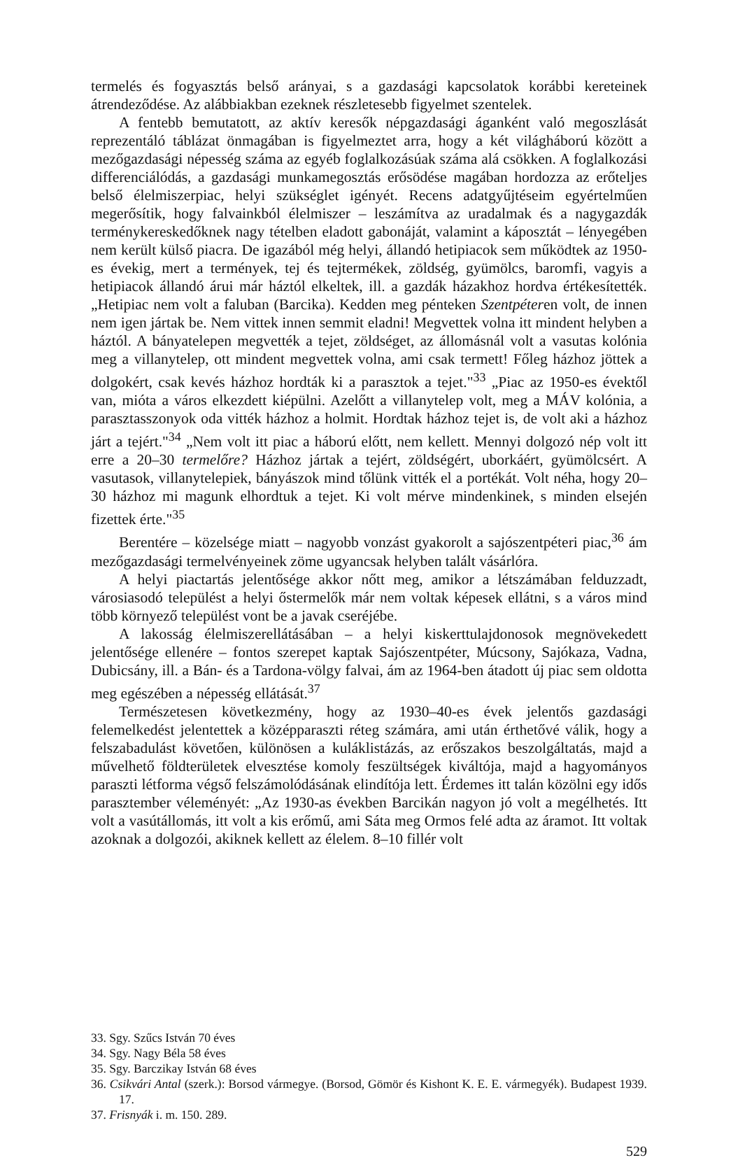termelés és fogyasztás belső arányai, s a gazdasági kapcsolatok korábbi kereteinek átrendeződése. Az alábbiakban ezeknek részletesebb figyelmet szentelek.
A fentebb bemutatott, az aktív keresők népgazdasági áganként való megoszlását reprezentáló táblázat önmagában is figyelmeztet arra, hogy a két világháború között a mezőgazdasági népesség száma az egyéb foglalkozásúak száma alá csökken. A foglalkozási differenciálódás, a gazdasági munkamegosztás erősödése magában hordozza az erőteljes belső élelmiszerpiac, helyi szükséglet igényét. Recens adatgyűjtéseim egyértelműen megerősítik, hogy falvainkból élelmiszer – leszámítva az uradalmak és a nagygazdák terménykereskedőknek nagy tételben eladott gabonáját, valamint a káposztát – lényegében nem került külső piacra. De igazából még helyi, állandó hetipiacok sem működtek az 1950-es évekig, mert a termények, tej és tejtermékek, zöldség, gyümölcs, baromfi, vagyis a hetipiacok állandó árui már háztól elkeltek, ill. a gazdák házakhoz hordva értékesítették. „Hetipiac nem volt a faluban (Barcika). Kedden meg pénteken Szentpéteren volt, de innen nem igen jártak be. Nem vittek innen semmit eladni! Megvettek volna itt mindent helyben a háztól. A bányatelepen megvették a tejet, zöldséget, az állomásnál volt a vasutas kolónia meg a villanytelep, ott mindent megvettek volna, ami csak termett! Főleg házhoz jöttek a dolgokért, csak kevés házhoz hordták ki a parasztok a tejet."<sup>33</sup> „Piac az 1950-es évektől van, mióta a város elkezdett kiépülni. Azelőtt a villanytelep volt, meg a MÁV kolónia, a parasztasszonyok oda vitték házhoz a holmit. Hordtak házhoz tejet is, de volt aki a házhoz járt a tejért."<sup>34</sup> „Nem volt itt piac a háború előtt, nem kellett. Mennyi dolgozó nép volt itt erre a 20–30 termelőre? Házhoz jártak a tejért, zöldségért, uborkáért, gyümölcsért. A vasutasok, villanytelepiek, bányászok mind tőlünk vitték el a portékát. Volt néha, hogy 20–30 házhoz mi magunk elhordtuk a tejet. Ki volt mérve mindenkinek, s minden elsején fizettek érte."<sup>35</sup>
Berentére – közelsége miatt – nagyobb vonzást gyakorolt a sajószentpéteri piac,<sup>36</sup> ám mezőgazdasági termelvényeinek zöme ugyancsak helyben talált vásárlóra.
A helyi piactartás jelentősége akkor nőtt meg, amikor a létszámában felduzzadt, városiasodó települést a helyi őstermelők már nem voltak képesek ellátni, s a város mind több környező települést vont be a javak cseréjébe.
A lakosság élelmiszerellátásában – a helyi kiskerttulajdonosok megnövekedett jelentősége ellenére – fontos szerepet kaptak Sajószentpéter, Múcsony, Sajókaza, Vadna, Dubicsány, ill. a Bán- és a Tardona-völgy falvai, ám az 1964-ben átadott új piac sem oldotta meg egészében a népesség ellátását.<sup>37</sup>
Természetesen következmény, hogy az 1930–40-es évek jelentős gazdasági felemelkedést jelentettek a középparaszti réteg számára, ami után érthetővé válik, hogy a felszabadulást követően, különösen a kuláklistázás, az erőszakos beszolgáltatás, majd a művelhető földterületek elvesztése komoly feszültségek kiváltója, majd a hagyományos paraszti létforma végső felszámolódásának elindítója lett. Érdemes itt talán közölni egy idős parasztember véleményét: „Az 1930-as években Barcikán nagyon jó volt a megélhetés. Itt volt a vasútállomás, itt volt a kis erőmű, ami Sáta meg Ormos felé adta az áramot. Itt voltak azoknak a dolgozói, akiknek kellett az élelem. 8–10 fillér volt
33. Sgy. Szűcs István 70 éves
34. Sgy. Nagy Béla 58 éves
35. Sgy. Barczikay István 68 éves
36. Csikvári Antal (szerk.): Borsod vármegye. (Borsod, Gömör és Kishont K. E. E. vármegyék). Budapest 1939. 17.
37. Frisnyák i. m. 150. 289.
529